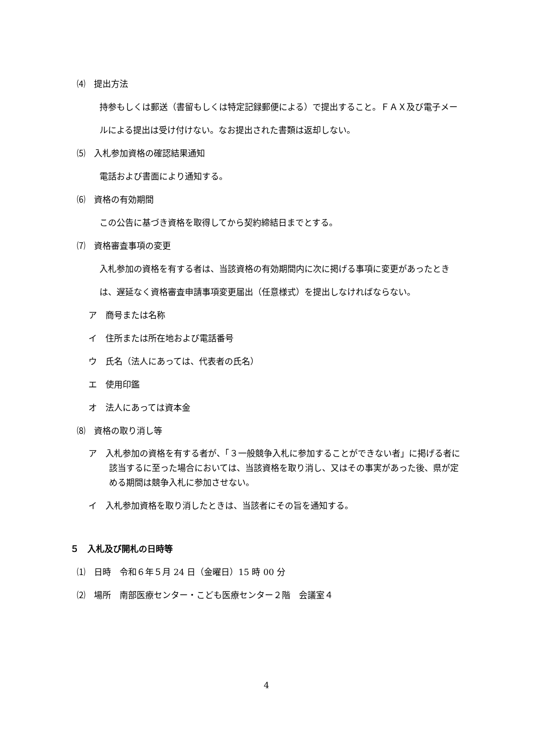⑷　提出方法
持参もしくは郵送（書留もしくは特定記録郵便による）で提出すること。ＦＡＸ及び電子メールによる提出は受け付けない。なお提出された書類は返却しない。
⑸　入札参加資格の確認結果通知
電話および書面により通知する。
⑹　資格の有効期間
この公告に基づき資格を取得してから契約締結日までとする。
⑺　資格審査事項の変更
入札参加の資格を有する者は、当該資格の有効期間内に次に掲げる事項に変更があったときは、遅延なく資格審査申請事項変更届出（任意様式）を提出しなければならない。
ア　商号または名称
イ　住所または所在地および電話番号
ウ　氏名（法人にあっては、代表者の氏名）
エ　使用印鑑
オ　法人にあっては資本金
⑻　資格の取り消し等
ア　入札参加の資格を有する者が、「３一般競争入札に参加することができない者」に掲げる者に該当するに至った場合においては、当該資格を取り消し、又はその事実があった後、県が定める期間は競争入札に参加させない。
イ　入札参加資格を取り消したときは、当該者にその旨を通知する。
５　入札及び開札の日時等
⑴　日時　令和６年５月 24 日（金曜日）15 時 00 分
⑵　場所　南部医療センター・こども医療センター２階　会議室４
4